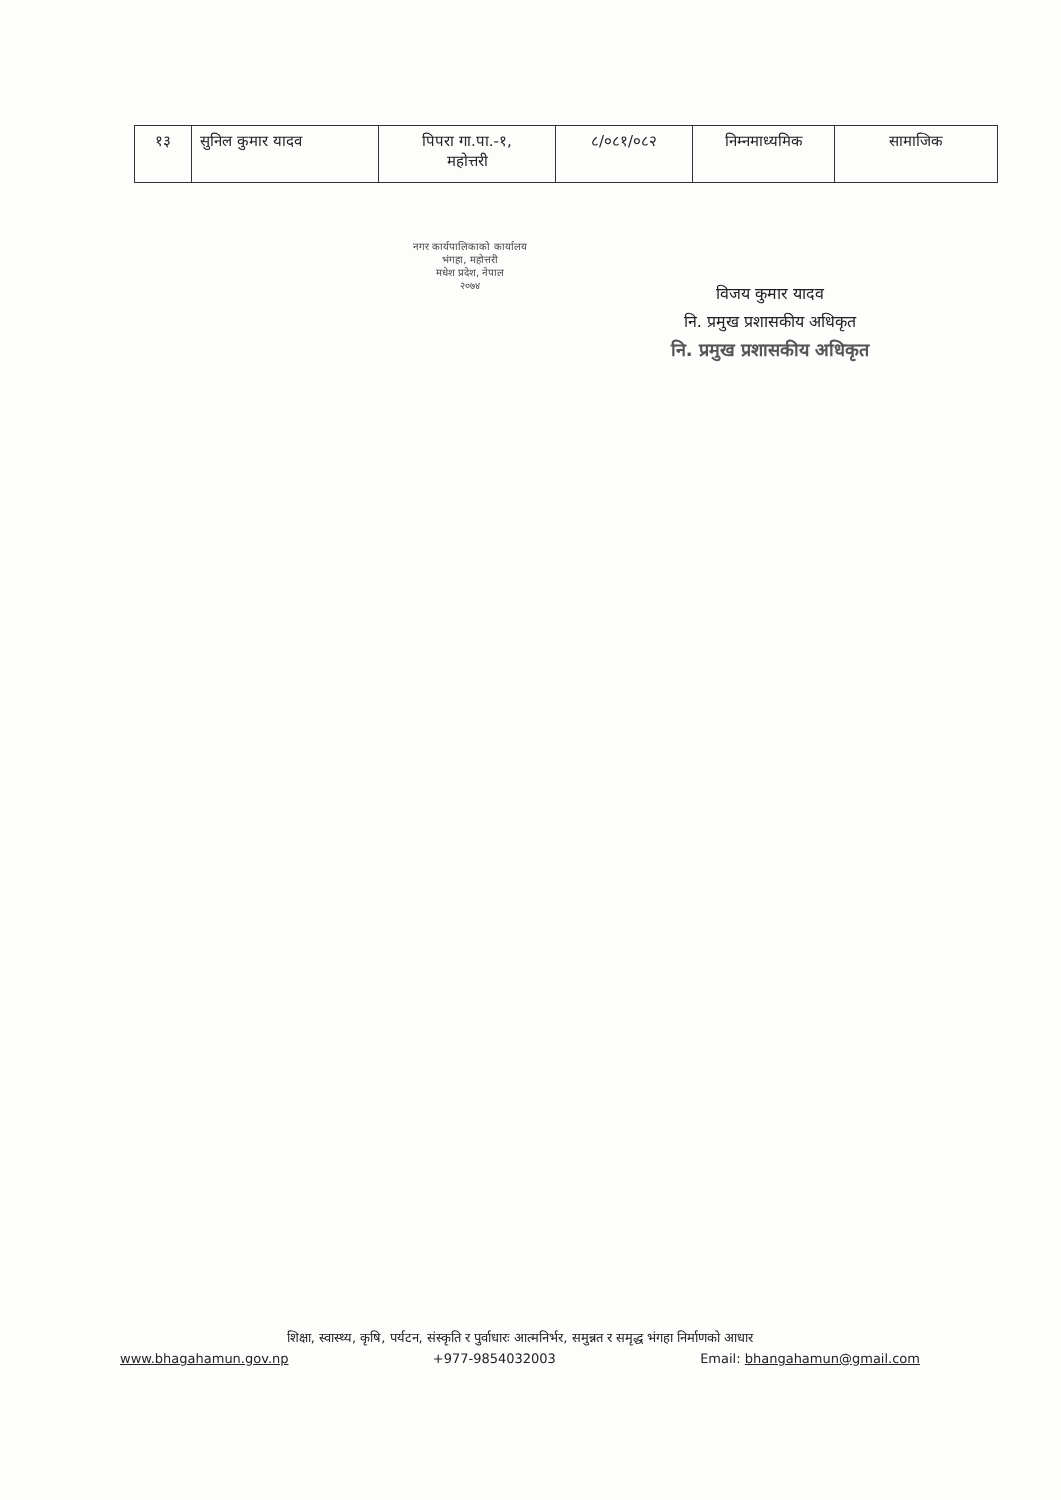| १३ | सुनिल कुमार यादव | पिपरा गा.पा.-१, महोत्तरी | ८/०८१/०८२ | निम्नमाध्यमिक | सामाजिक |
नगर कार्यपालिकाको कार्यालय
भंगहा, महोत्तरी
मधेश प्रदेश, नेपाल
२०७४
विजय कुमार यादव
नि. प्रमुख प्रशासकीय अधिकृत
नि. प्रमुख प्रशासकीय अधिकृत
शिक्षा, स्वास्थ्य, कृषि, पर्यटन, संस्कृति र पुर्वाधारः आत्मनिर्भर, समुन्नत र समृद्ध भंगहा निर्माणको आधार
www.bhagahamun.gov.np +977-9854032003 Email: bhangahamun@gmail.com